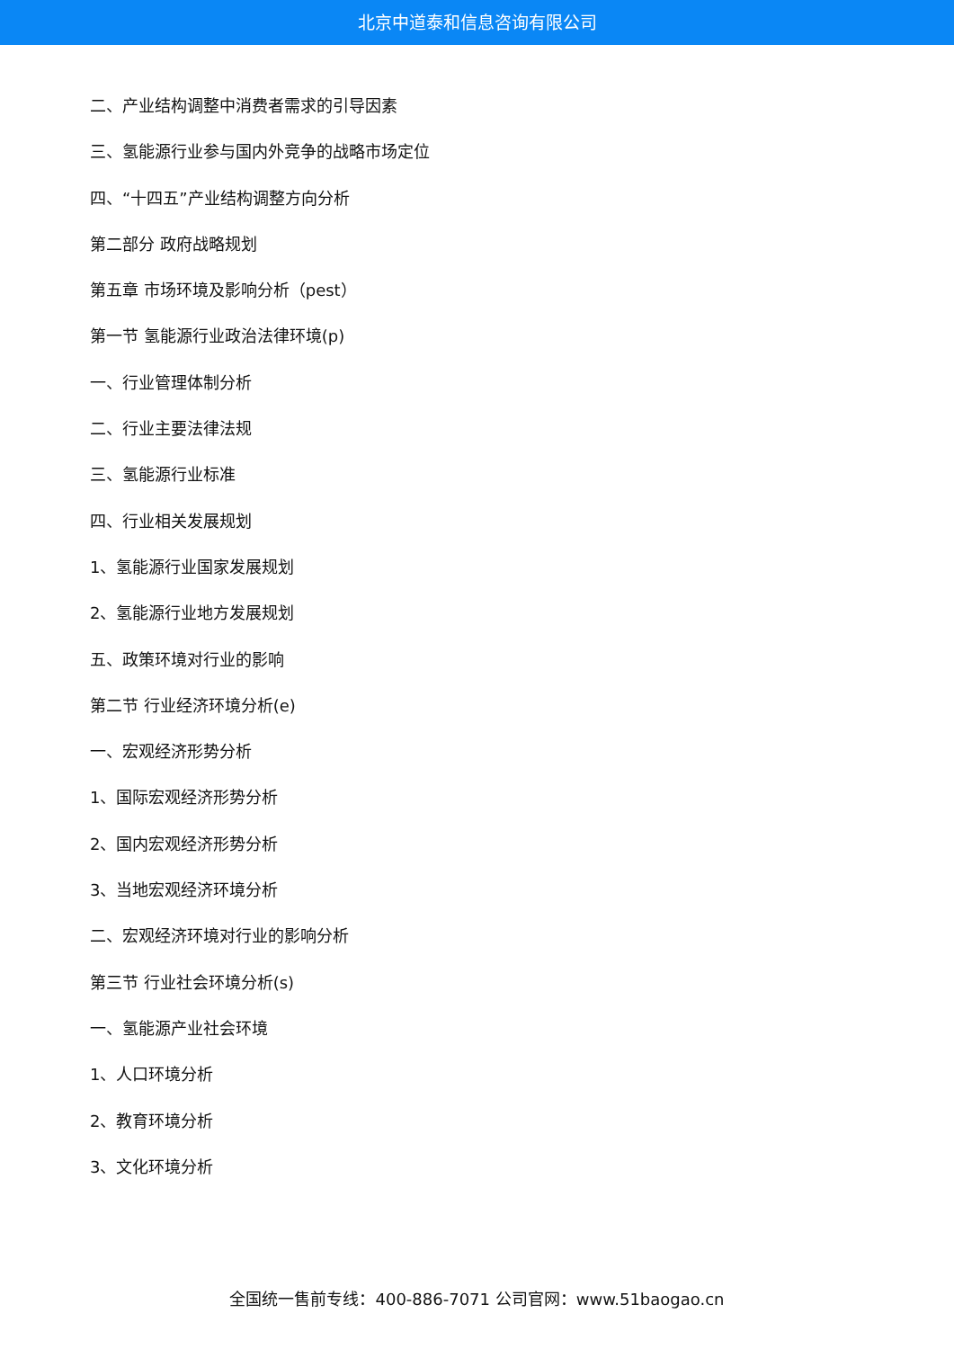北京中道泰和信息咨询有限公司
二、产业结构调整中消费者需求的引导因素
三、氢能源行业参与国内外竞争的战略市场定位
四、“十四五”产业结构调整方向分析
第二部分 政府战略规划
第五章 市场环境及影响分析（pest）
第一节 氢能源行业政治法律环境(p)
一、行业管理体制分析
二、行业主要法律法规
三、氢能源行业标准
四、行业相关发展规划
1、氢能源行业国家发展规划
2、氢能源行业地方发展规划
五、政策环境对行业的影响
第二节 行业经济环境分析(e)
一、宏观经济形势分析
1、国际宏观经济形势分析
2、国内宏观经济形势分析
3、当地宏观经济环境分析
二、宏观经济环境对行业的影响分析
第三节 行业社会环境分析(s)
一、氢能源产业社会环境
1、人口环境分析
2、教育环境分析
3、文化环境分析
全国统一售前专线：400-886-7071 公司官网：www.51baogao.cn